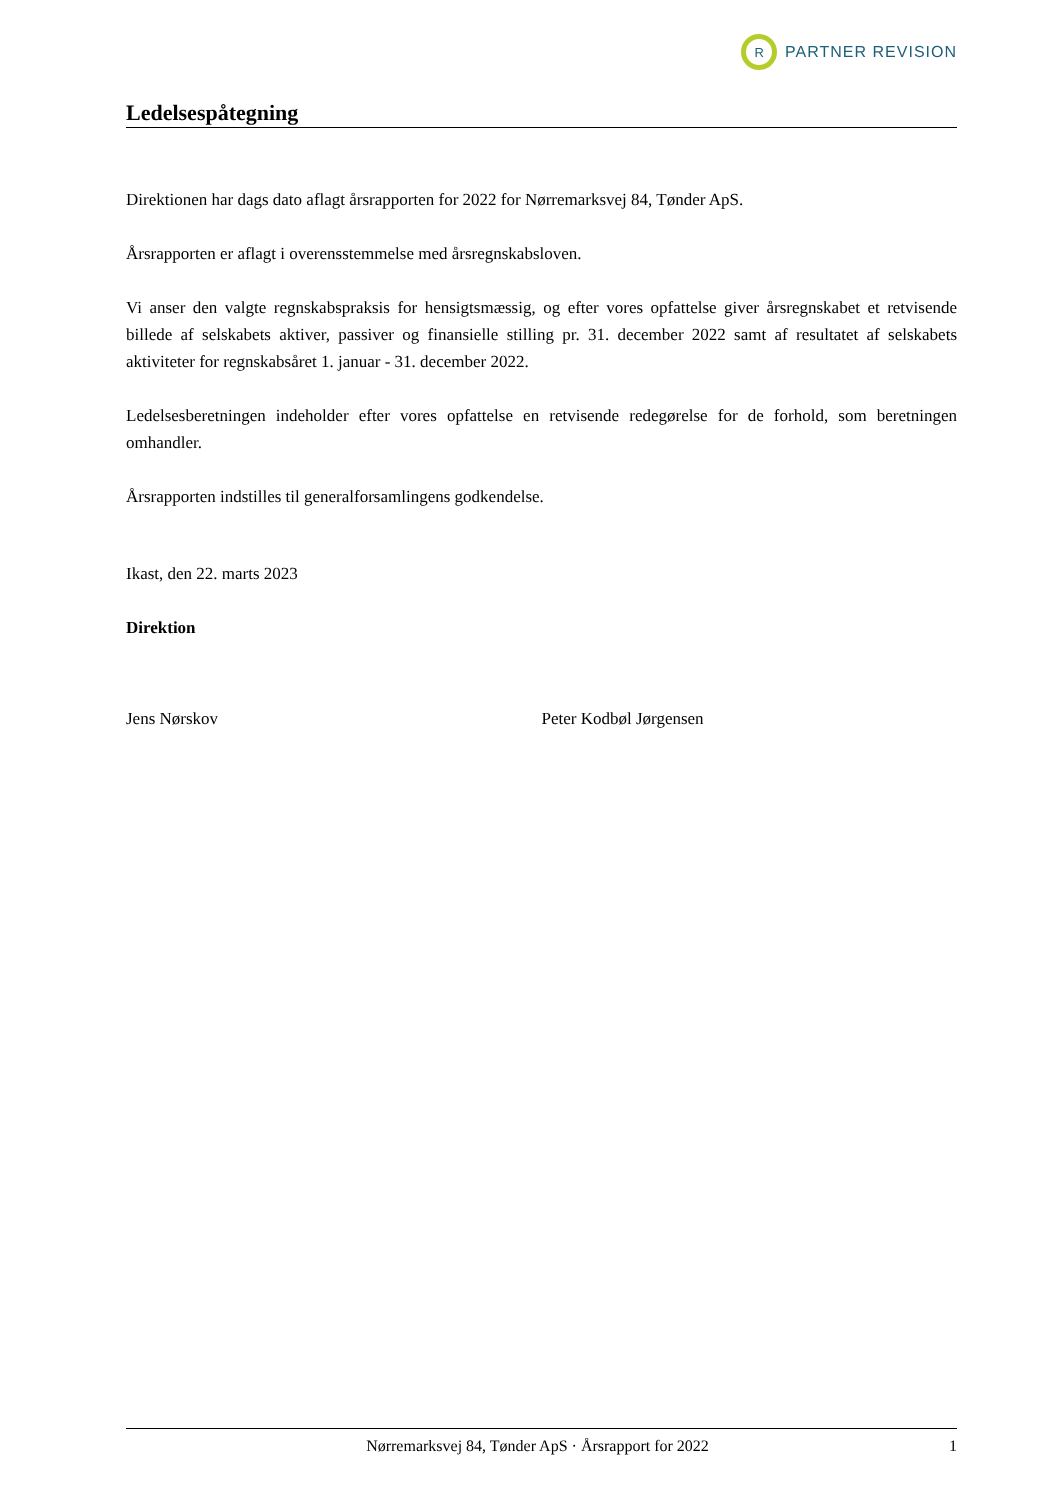R
PARTNER REVISION
Ledelsespåtegning
Direktionen har dags dato aflagt årsrapporten for 2022 for Nørremarksvej 84, Tønder ApS.
Årsrapporten er aflagt i overensstemmelse med årsregnskabsloven.
Vi anser den valgte regnskabspraksis for hensigtsmæssig, og efter vores opfattelse giver årsregnskabet et retvisende billede af selskabets aktiver, passiver og finansielle stilling pr. 31. december 2022 samt af resultatet af selskabets aktiviteter for regnskabsåret 1. januar - 31. december 2022.
Ledelsesberetningen indeholder efter vores opfattelse en retvisende redegørelse for de forhold, som beretningen omhandler.
Årsrapporten indstilles til generalforsamlingens godkendelse.
Ikast, den 22. marts 2023
Direktion
Jens Nørskov Peter Kodbøl Jørgensen
Nørremarksvej 84, Tønder ApS · Årsrapport for 2022 1